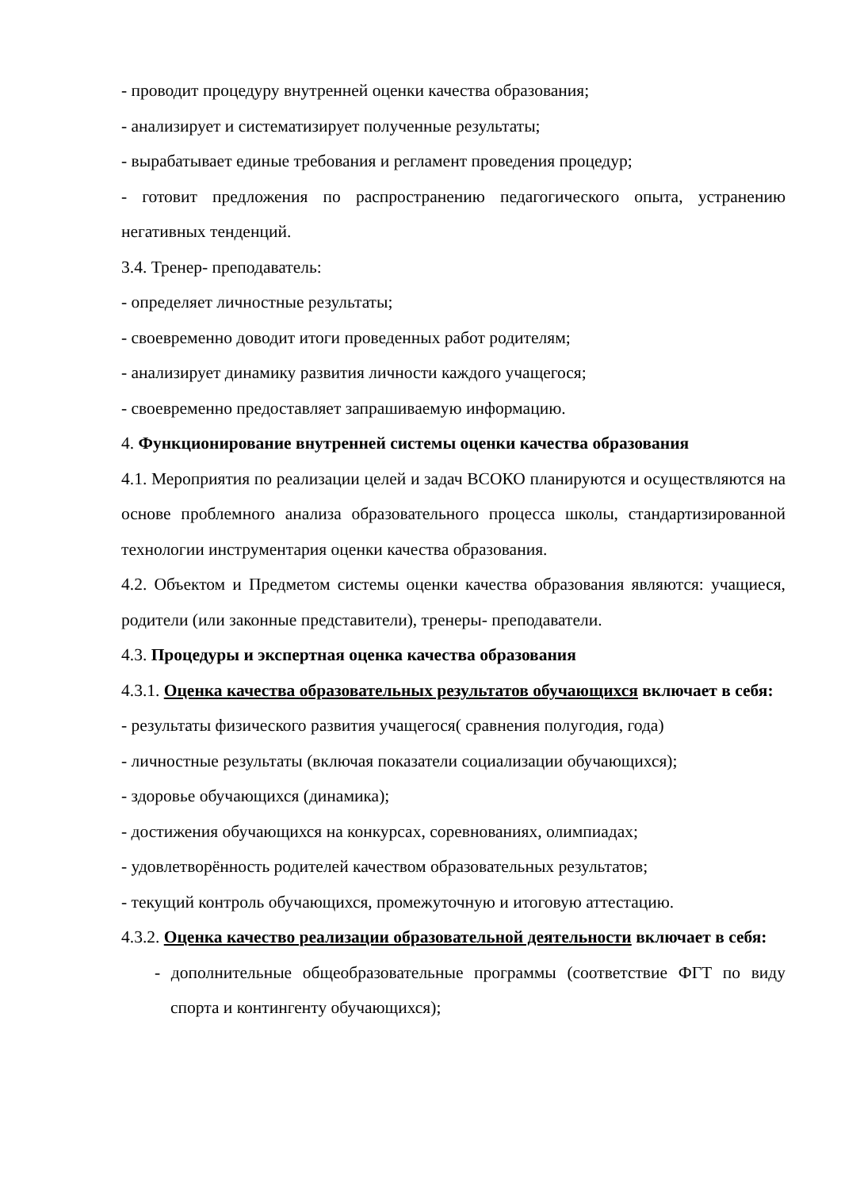- проводит процедуру внутренней оценки качества образования;
- анализирует и систематизирует полученные результаты;
- вырабатывает единые требования и регламент проведения процедур;
- готовит предложения по распространению педагогического опыта, устранению негативных тенденций.
3.4. Тренер- преподаватель:
- определяет личностные результаты;
- своевременно доводит итоги проведенных работ родителям;
- анализирует динамику развития личности каждого учащегося;
- своевременно предоставляет запрашиваемую информацию.
4. Функционирование внутренней системы оценки качества образования
4.1. Мероприятия по реализации целей и задач ВСОКО планируются и осуществляются на основе проблемного анализа образовательного процесса школы, стандартизированной технологии инструментария оценки качества образования.
4.2. Объектом и Предметом системы оценки качества образования являются: учащиеся, родители (или законные представители), тренеры- преподаватели.
4.3. Процедуры и экспертная оценка качества образования
4.3.1. Оценка качества образовательных результатов обучающихся включает в себя:
- результаты физического развития учащегося( сравнения полугодия, года)
- личностные результаты (включая показатели социализации обучающихся);
- здоровье обучающихся (динамика);
- достижения обучающихся на конкурсах, соревнованиях, олимпиадах;
- удовлетворённость родителей качеством образовательных результатов;
- текущий контроль обучающихся, промежуточную и итоговую аттестацию.
4.3.2. Оценка качество реализации образовательной деятельности включает в себя:
- дополнительные общеобразовательные программы (соответствие ФГТ по виду спорта и контингенту обучающихся);